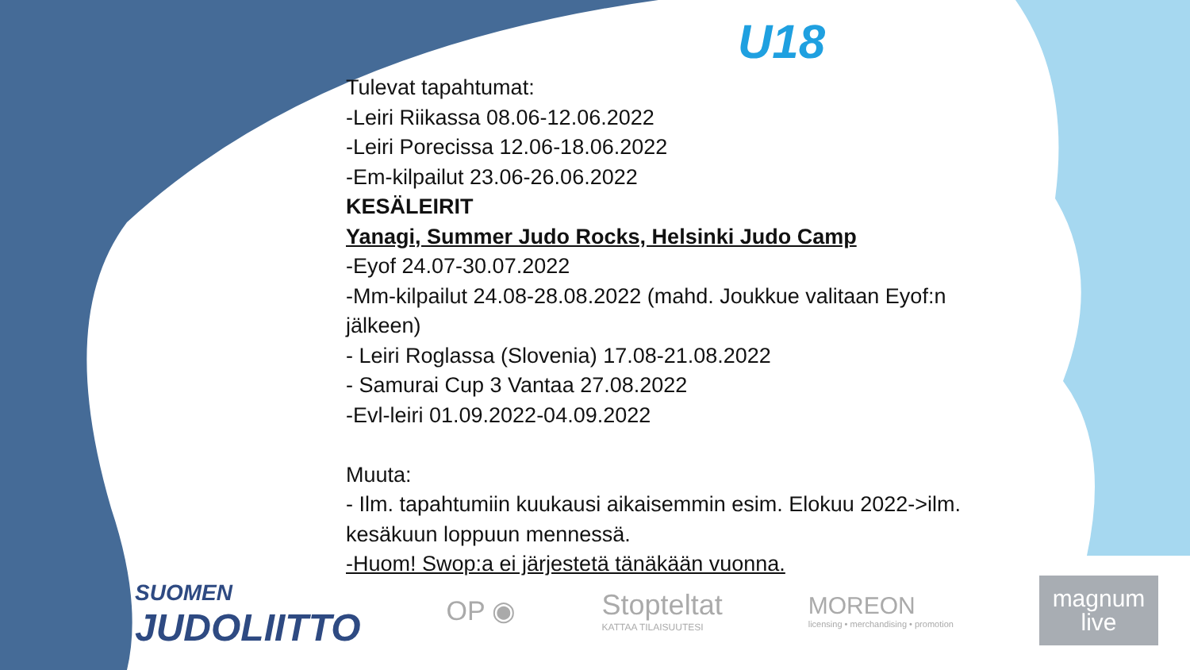U18
Tulevat tapahtumat:
-Leiri Riikassa 08.06-12.06.2022
-Leiri Porecissa 12.06-18.06.2022
-Em-kilpailut 23.06-26.06.2022
KESÄLEIRIT
Yanagi, Summer Judo Rocks, Helsinki Judo Camp
-Eyof 24.07-30.07.2022
-Mm-kilpailut 24.08-28.08.2022 (mahd. Joukkue valitaan Eyof:n jälkeen)
- Leiri Roglassa (Slovenia) 17.08-21.08.2022
- Samurai Cup 3 Vantaa 27.08.2022
-Evl-leiri 01.09.2022-04.09.2022
Muuta:
- Ilm. tapahtumiin kuukausi aikaisemmin esim. Elokuu 2022->ilm. kesäkuun loppuun mennessä.
-Huom! Swop:a ei järjestetä tänäkään vuonna.
SUOMEN
JUDOLIITTO
OP ◉
Stopteltat
KATTAA TILAISUUTESI
MOREON
licensing • merchandising • promotion
magnum
live